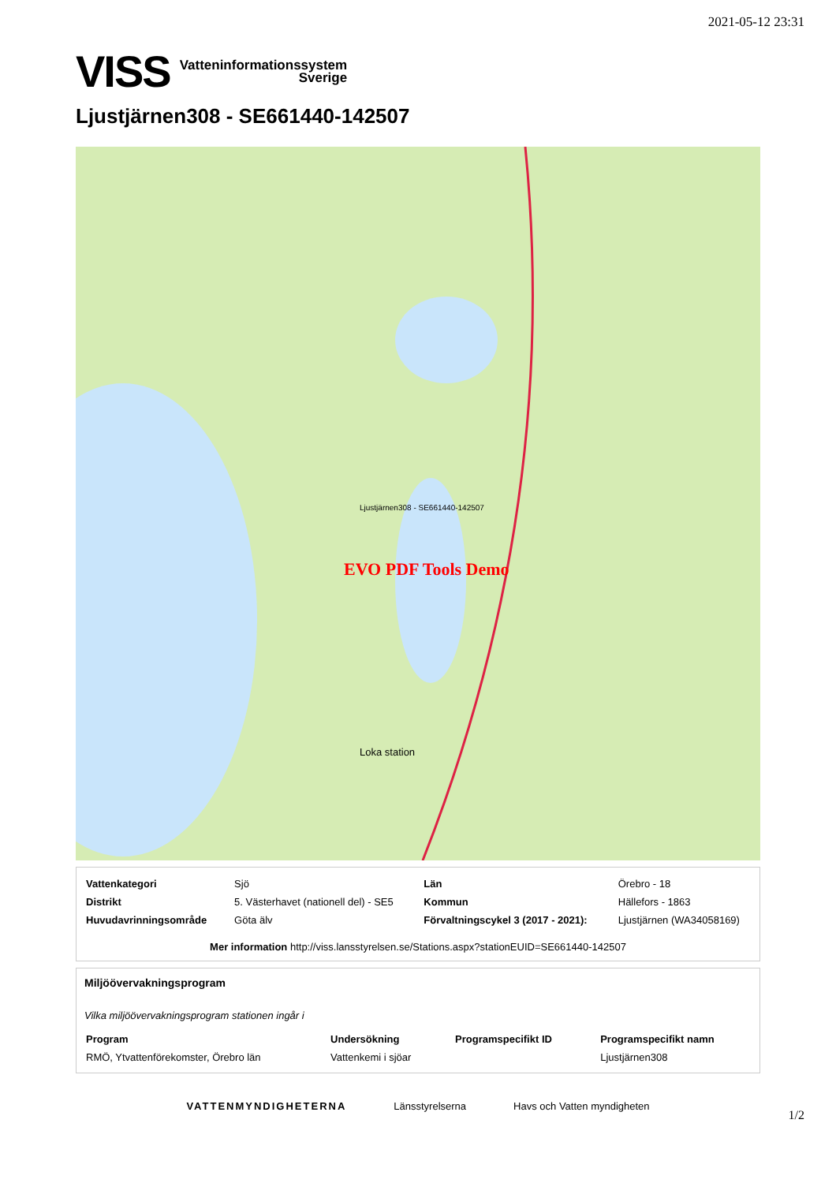2021-05-12 23:31
VISS Vatteninformationssystem
Sverige
Ljustjärnen308 - SE661440-142507
EVO PDF Tools Demo
Ljustjärnen308 - SE661440-142507
Loka station
| Vattenkategori | Sjö | Län | Örebro - 18 |
| Distrikt | 5. Västerhavet (nationell del) - SE5 | Kommun | Hällefors - 1863 |
| Huvudavrinningsområde | Göta älv | Förvaltningscykel 3 (2017 - 2021): | Ljustjärnen (WA34058169) |
Mer information http://viss.lansstyrelsen.se/Stations.aspx?stationEUID=SE661440-142507
Miljöövervakningsprogram
Vilka miljöövervakningsprogram stationen ingår i
| Program | Undersökning | Programspecifikt ID | Programspecifikt namn |
| RMÖ, Ytvattenförekomster, Örebro län | Vattenkemi i sjöar | | Ljustjärnen308 |
VATTENMYNDIGHETERNA Länsstyrelserna Havs och Vatten myndigheten
1/2